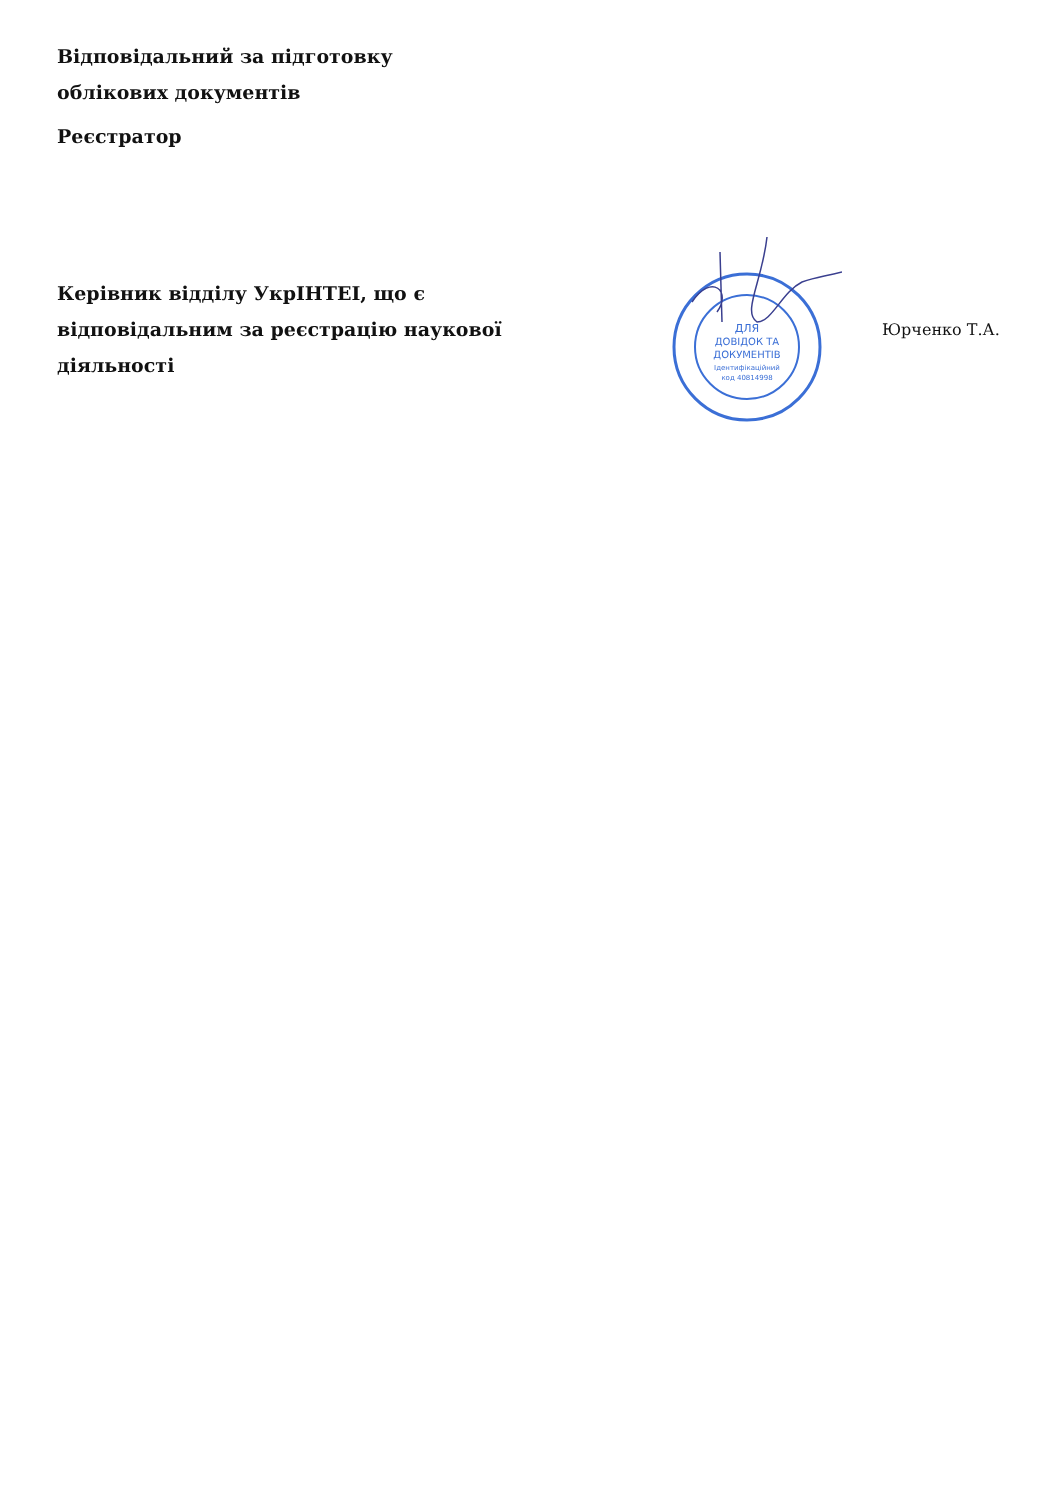Відповідальний за підготовку
облікових документів
Реєстратор
Керівник відділу УкрІНТЕІ, що є відповідальним за реєстрацію наукової діяльності
ДЛЯ
ДОВІДОК ТА
ДОКУМЕНТІВ
Ідентифікаційний
код 40814998
Юрченко Т.А.